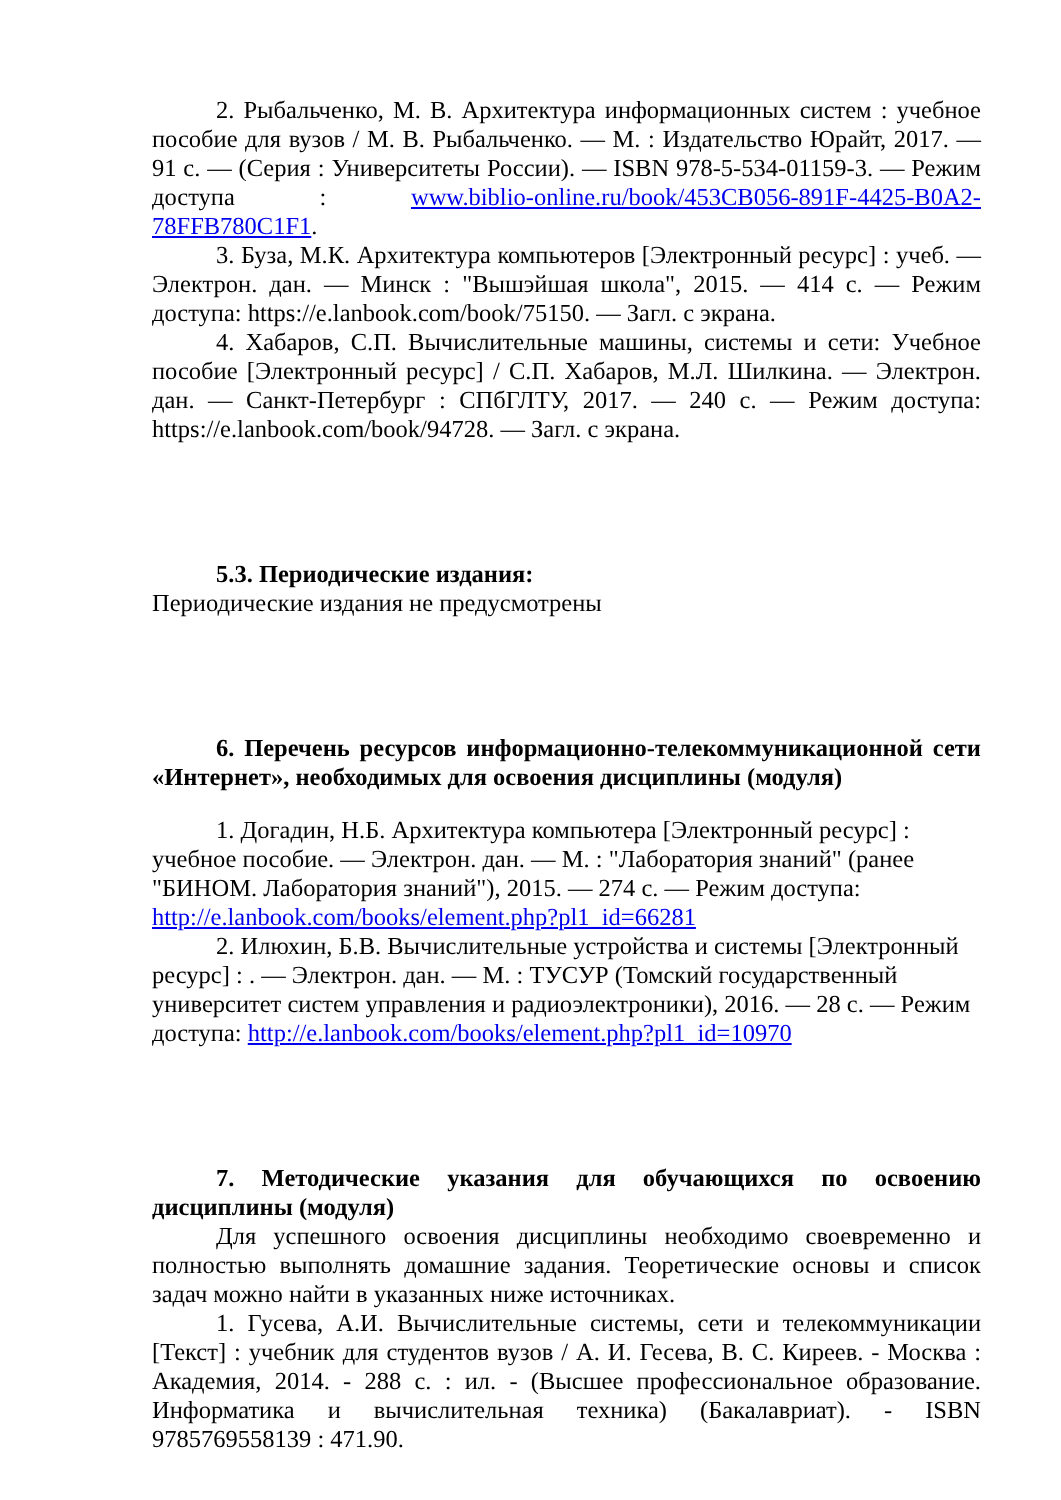2. Рыбальченко, М. В. Архитектура информационных систем : учебное пособие для вузов / М. В. Рыбальченко. — М. : Издательство Юрайт, 2017. — 91 с. — (Серия : Университеты России). — ISBN 978-5-534-01159-3. — Режим доступа : www.biblio-online.ru/book/453CB056-891F-4425-B0A2-78FFB780C1F1.
3. Буза, М.К. Архитектура компьютеров [Электронный ресурс] : учеб. — Электрон. дан. — Минск : "Вышэйшая школа", 2015. — 414 с. — Режим доступа: https://e.lanbook.com/book/75150. — Загл. с экрана.
4. Хабаров, С.П. Вычислительные машины, системы и сети: Учебное пособие [Электронный ресурс] / С.П. Хабаров, М.Л. Шилкина. — Электрон. дан. — Санкт-Петербург : СПбГЛТУ, 2017. — 240 с. — Режим доступа: https://e.lanbook.com/book/94728. — Загл. с экрана.
5.3. Периодические издания:
Периодические издания не предусмотрены
6. Перечень ресурсов информационно-телекоммуникационной сети «Интернет», необходимых для освоения дисциплины (модуля)
1. Догадин, Н.Б. Архитектура компьютера [Электронный ресурс] : учебное пособие. — Электрон. дан. — М. : "Лаборатория знаний" (ранее "БИНОМ. Лаборатория знаний"), 2015. — 274 с. — Режим доступа: http://e.lanbook.com/books/element.php?pl1_id=66281
2. Илюхин, Б.В. Вычислительные устройства и системы [Электронный ресурс] : . — Электрон. дан. — М. : ТУСУР (Томский государственный университет систем управления и радиоэлектроники), 2016. — 28 с. — Режим доступа: http://e.lanbook.com/books/element.php?pl1_id=10970
7. Методические указания для обучающихся по освоению дисциплины (модуля)
Для успешного освоения дисциплины необходимо своевременно и полностью выполнять домашние задания. Теоретические основы и список задач можно найти в указанных ниже источниках.
1. Гусева, А.И. Вычислительные системы, сети и телекоммуникации [Текст] : учебник для студентов вузов / А. И. Гесева, В. С. Киреев. - Москва : Академия, 2014. - 288 с. : ил. - (Высшее профессиональное образование. Информатика и вычислительная техника) (Бакалавриат). - ISBN 9785769558139 : 471.90.